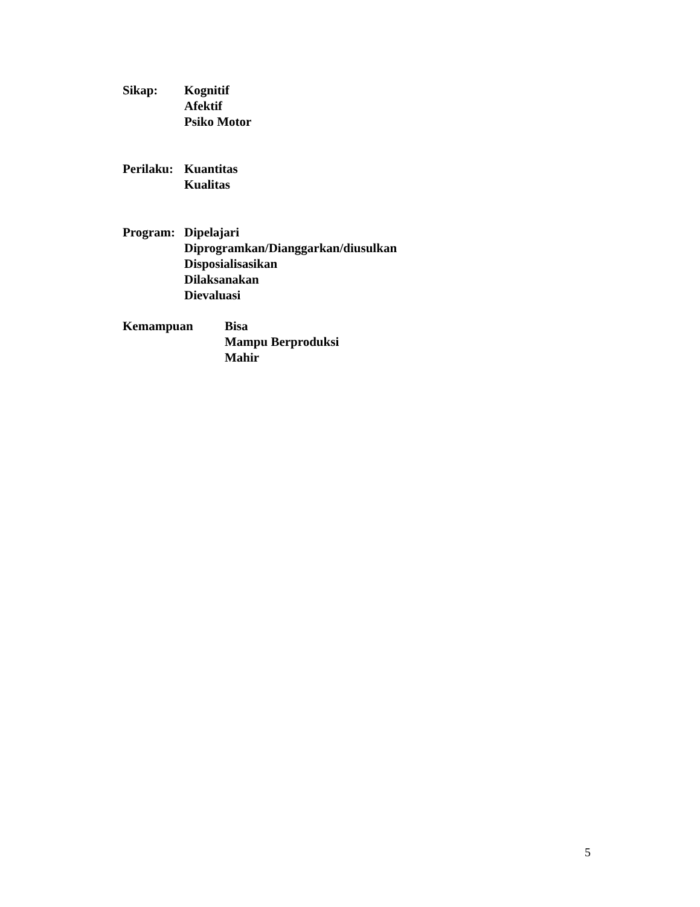Sikap: Kognitif
Afektif
Psiko Motor
Perilaku:
Kuantitas
Kualitas
Program: Dipelajari
Diprogramkan/Dianggarkan/diusulkan
Disposialisasikan
Dilaksanakan
Dievaluasi
Kemampuan Bisa
Mampu Berproduksi
Mahir
5